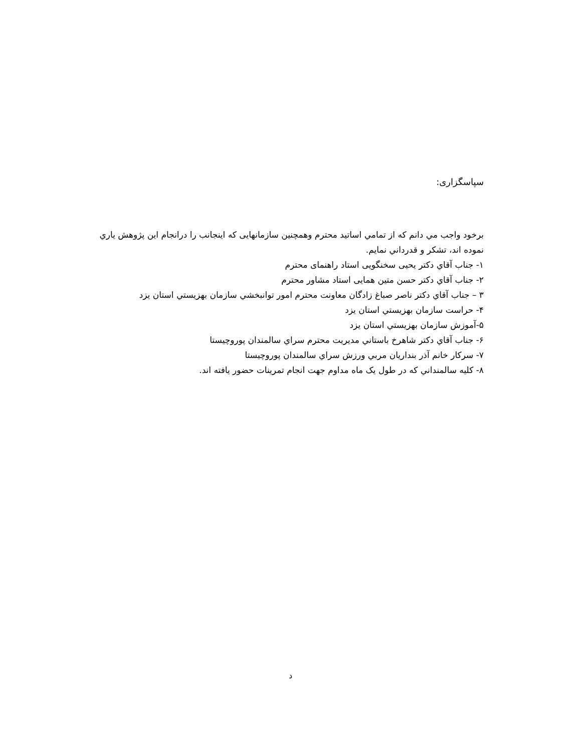سپاسگزاری:
برخود واجب مي دانم که از تمامي اساتيد محترم وهمچنين سازمانهایی که اینجانب را درانجام اين پژوهش ياري نموده اند، تشکر و قدرداني نمايم.
۱- جناب آقاي دکتر یحیی سخنگویی استاد راهنمای محترم
۲- جناب آقاي دکتر حسن متین همایی استاد مشاور محترم
۳ – جناب آقاي دکتر ناصر صباغ زادگان معاونت محترم امور توانبخشي سازمان بهزيستي استان يزد
۴- حراست سازمان بهزيستي استان يزد
۵-آموزش سازمان بهزيستي استان يزد
۶- جناب آقاي دکتر شاهرخ باستاني مديريت محترم سراي سالمندان پوروچيستا
۷- سرکار خانم آذر بنداريان مربي ورزش سراي سالمندان پوروچيستا
۸- کليه سالمنداني که در طول یک ماه مداوم جهت انجام تمرينات حضور يافته اند.
د